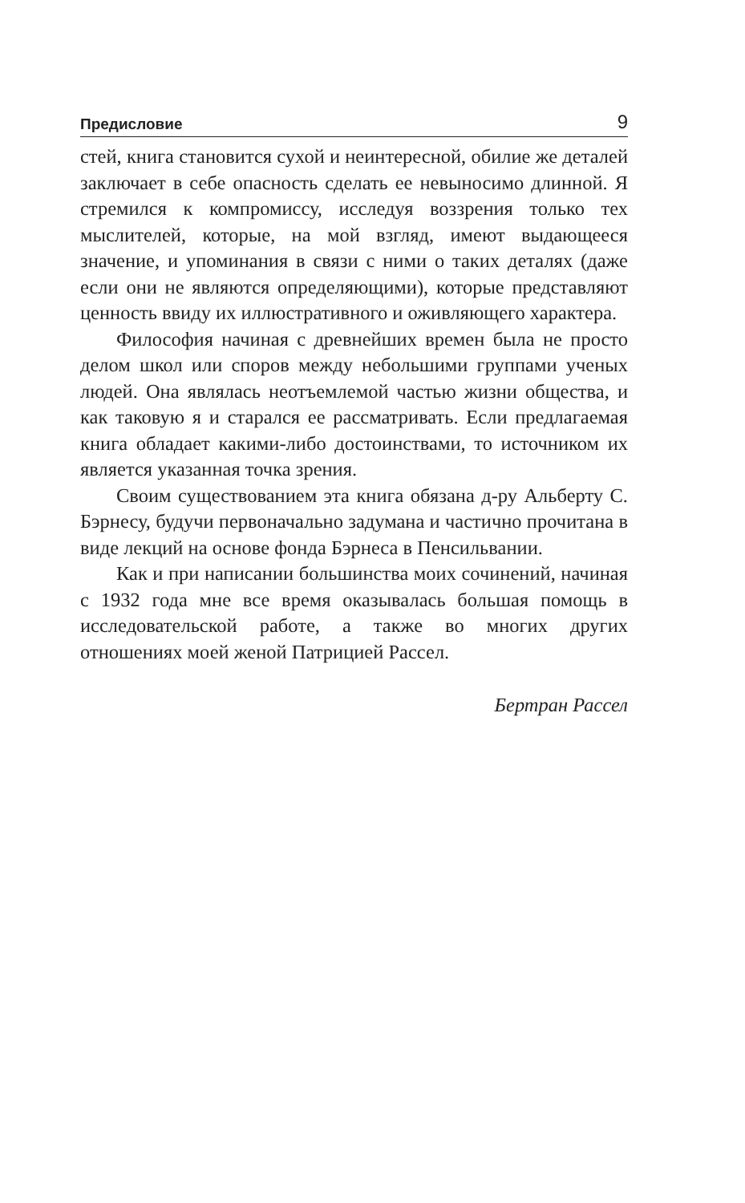Предисловие 9
стей, книга становится сухой и неинтересной, обилие же деталей заключает в себе опасность сделать ее невыносимо длинной. Я стремился к компромиссу, исследуя воззрения только тех мыслителей, которые, на мой взгляд, имеют выдающееся значение, и упоминания в связи с ними о таких деталях (даже если они не являются определяющими), которые представляют ценность ввиду их иллюстративного и оживляющего характера.
Философия начиная с древнейших времен была не просто делом школ или споров между небольшими группами ученых людей. Она являлась неотъемлемой частью жизни общества, и как таковую я и старался ее рассматривать. Если предлагаемая книга обладает какими-либо достоинствами, то источником их является указанная точка зрения.
Своим существованием эта книга обязана д-ру Альберту С. Бэрнесу, будучи первоначально задумана и частично прочитана в виде лекций на основе фонда Бэрнеса в Пенсильвании.
Как и при написании большинства моих сочинений, начиная с 1932 года мне все время оказывалась большая помощь в исследовательской работе, а также во многих других отношениях моей женой Патрицией Рассел.
Бертран Рассел